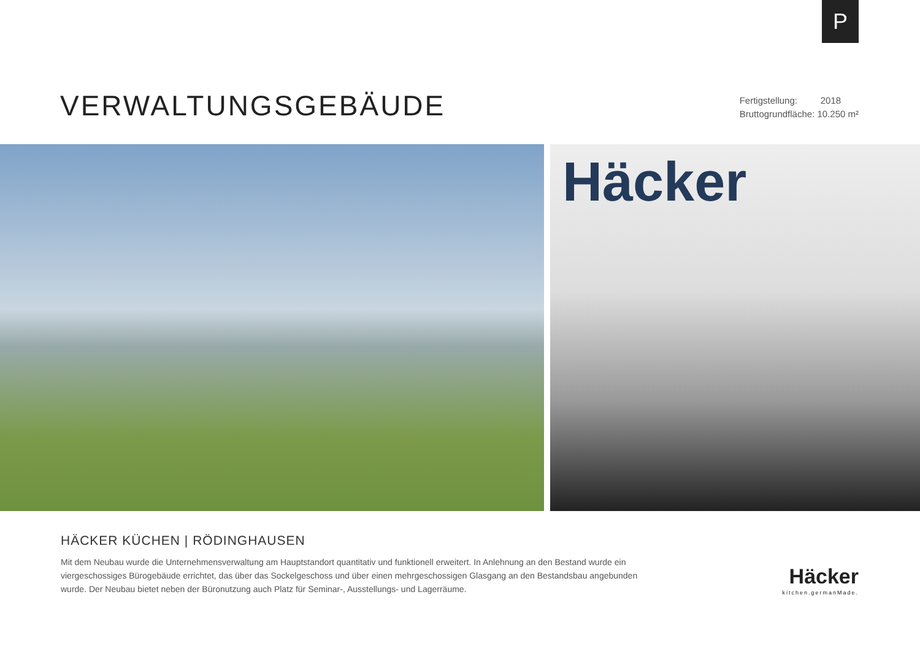P
VERWALTUNGSGEBÄUDE
Fertigstellung: 2018
Bruttogrundfläche: 10.250 m²
Häcker
HÄCKER KÜCHEN | RÖDINGHAUSEN
Mit dem Neubau wurde die Unternehmensverwaltung am Hauptstandort quantitativ und funktionell erweitert. In Anlehnung an den Bestand wurde ein viergeschossiges Bürogebäude errichtet, das über das Sockelgeschoss und über einen mehrgeschossigen Glasgang an den Bestandsbau angebunden wurde. Der Neubau bietet neben der Büronutzung auch Platz für Seminar-, Ausstellungs- und Lagerräume.
Häcker
kitchen.germanMade.